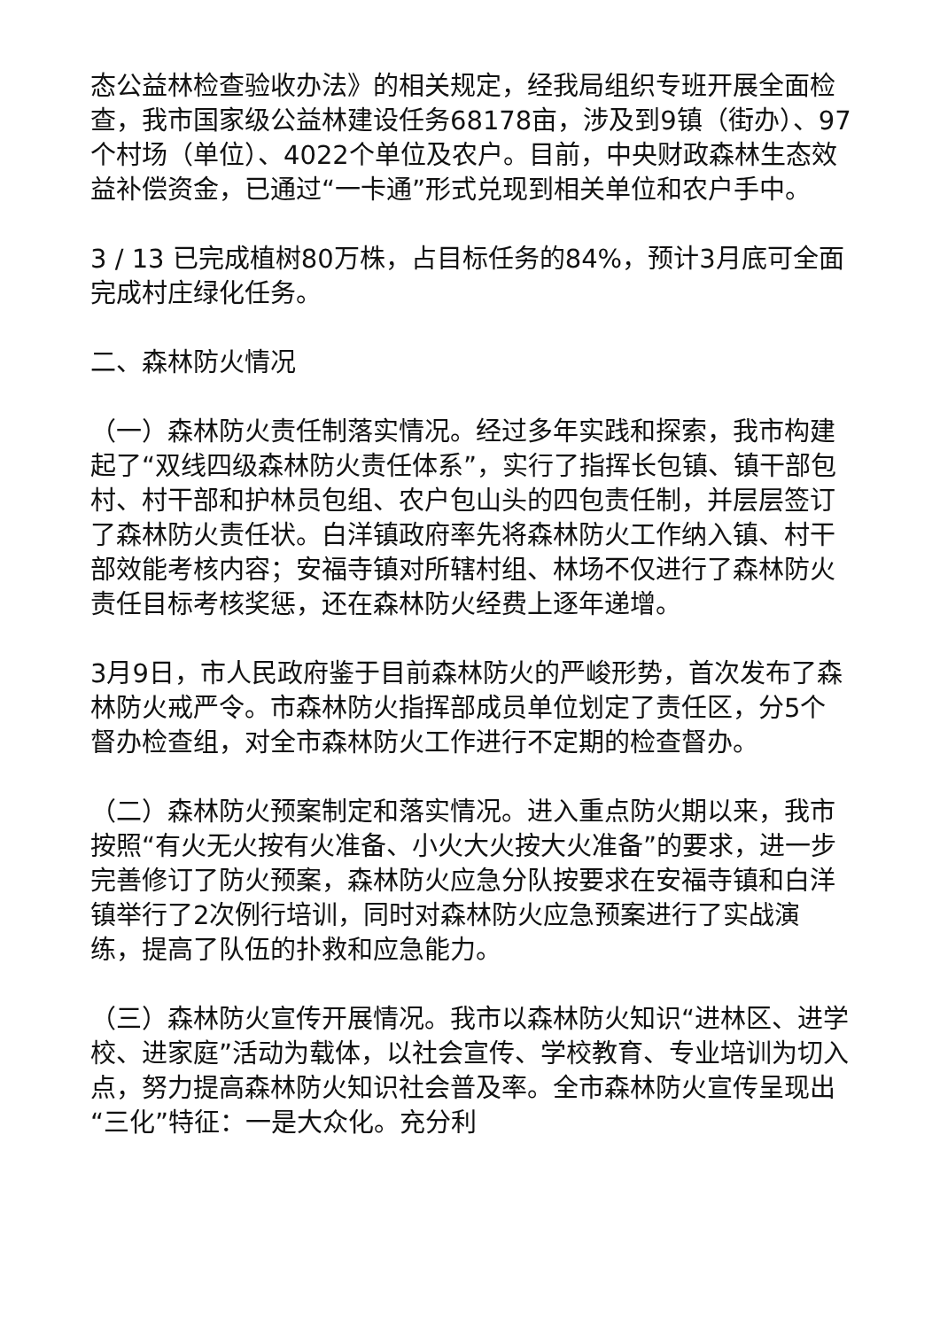态公益林检查验收办法》的相关规定，经我局组织专班开展全面检查，我市国家级公益林建设任务68178亩，涉及到9镇（街办）、97个村场（单位）、4022个单位及农户。目前，中央财政森林生态效益补偿资金，已通过“一卡通”形式兑现到相关单位和农户手中。
3 / 13 已完成植树80万株，占目标任务的84%，预计3月底可全面完成村庄绿化任务。
二、森林防火情况
（一）森林防火责任制落实情况。经过多年实践和探索，我市构建起了“双线四级森林防火责任体系”，实行了指挥长包镇、镇干部包村、村干部和护林员包组、农户包山头的四包责任制，并层层签订了森林防火责任状。白洋镇政府率先将森林防火工作纳入镇、村干部效能考核内容；安福寺镇对所辖村组、林场不仅进行了森林防火责任目标考核奖惩，还在森林防火经费上逐年递增。
3月9日，市人民政府鉴于目前森林防火的严峻形势，首次发布了森林防火戒严令。市森林防火指挥部成员单位划定了责任区，分5个督办检查组，对全市森林防火工作进行不定期的检查督办。
（二）森林防火预案制定和落实情况。进入重点防火期以来，我市按照“有火无火按有火准备、小火大火按大火准备”的要求，进一步完善修订了防火预案，森林防火应急分队按要求在安福寺镇和白洋镇举行了2次例行培训，同时对森林防火应急预案进行了实战演练，提高了队伍的扑救和应急能力。
（三）森林防火宣传开展情况。我市以森林防火知识“进林区、进学校、进家庭”活动为载体，以社会宣传、学校教育、专业培训为切入点，努力提高森林防火知识社会普及率。全市森林防火宣传呈现出“三化”特征：一是大众化。充分利